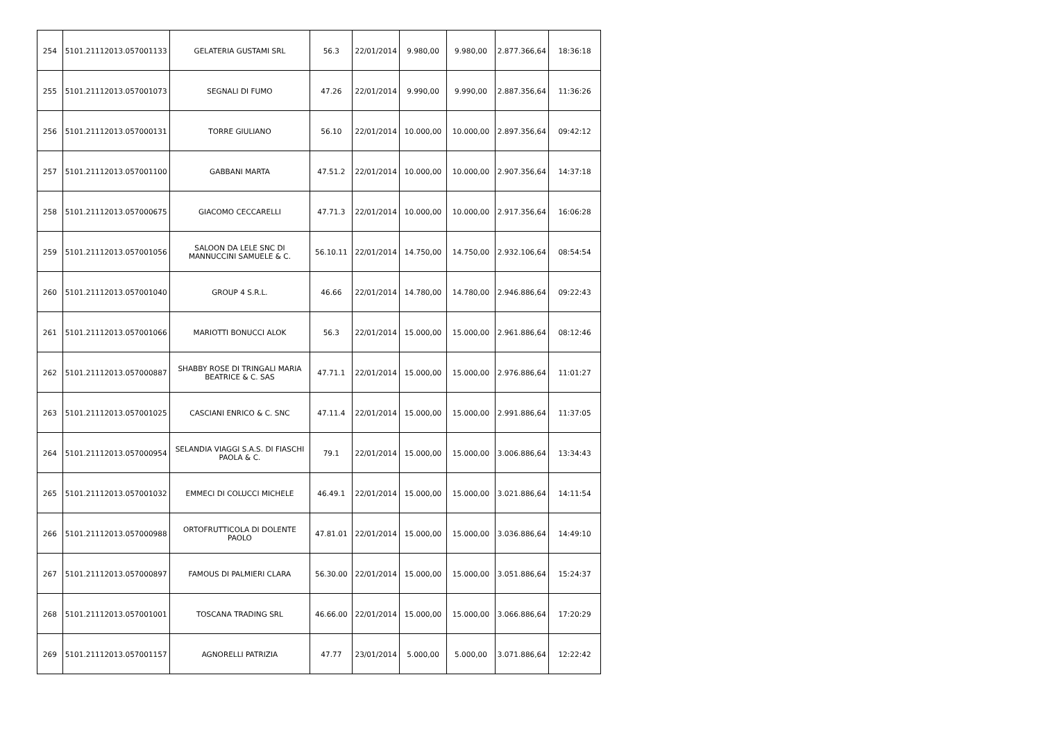| 254 | 5101.21112013.057001133 | GELATERIA GUSTAMI SRL | 56.3 | 22/01/2014 | 9.980,00 | 9.980,00 | 2.877.366,64 | 18:36:18 |
| 255 | 5101.21112013.057001073 | SEGNALI DI FUMO | 47.26 | 22/01/2014 | 9.990,00 | 9.990,00 | 2.887.356,64 | 11:36:26 |
| 256 | 5101.21112013.057000131 | TORRE GIULIANO | 56.10 | 22/01/2014 | 10.000,00 | 10.000,00 | 2.897.356,64 | 09:42:12 |
| 257 | 5101.21112013.057001100 | GABBANI MARTA | 47.51.2 | 22/01/2014 | 10.000,00 | 10.000,00 | 2.907.356,64 | 14:37:18 |
| 258 | 5101.21112013.057000675 | GIACOMO CECCARELLI | 47.71.3 | 22/01/2014 | 10.000,00 | 10.000,00 | 2.917.356,64 | 16:06:28 |
| 259 | 5101.21112013.057001056 | SALOON DA LELE SNC DI MANNUCCINI SAMUELE & C. | 56.10.11 | 22/01/2014 | 14.750,00 | 14.750,00 | 2.932.106,64 | 08:54:54 |
| 260 | 5101.21112013.057001040 | GROUP 4 S.R.L. | 46.66 | 22/01/2014 | 14.780,00 | 14.780,00 | 2.946.886,64 | 09:22:43 |
| 261 | 5101.21112013.057001066 | MARIOTTI BONUCCI ALOK | 56.3 | 22/01/2014 | 15.000,00 | 15.000,00 | 2.961.886,64 | 08:12:46 |
| 262 | 5101.21112013.057000887 | SHABBY ROSE DI TRINGALI MARIA BEATRICE & C. SAS | 47.71.1 | 22/01/2014 | 15.000,00 | 15.000,00 | 2.976.886,64 | 11:01:27 |
| 263 | 5101.21112013.057001025 | CASCIANI ENRICO & C. SNC | 47.11.4 | 22/01/2014 | 15.000,00 | 15.000,00 | 2.991.886,64 | 11:37:05 |
| 264 | 5101.21112013.057000954 | SELANDIA VIAGGI S.A.S. DI FIASCHI PAOLA & C. | 79.1 | 22/01/2014 | 15.000,00 | 15.000,00 | 3.006.886,64 | 13:34:43 |
| 265 | 5101.21112013.057001032 | EMMECI DI COLUCCI MICHELE | 46.49.1 | 22/01/2014 | 15.000,00 | 15.000,00 | 3.021.886,64 | 14:11:54 |
| 266 | 5101.21112013.057000988 | ORTOFRUTTICOLA DI DOLENTE PAOLO | 47.81.01 | 22/01/2014 | 15.000,00 | 15.000,00 | 3.036.886,64 | 14:49:10 |
| 267 | 5101.21112013.057000897 | FAMOUS DI PALMIERI CLARA | 56.30.00 | 22/01/2014 | 15.000,00 | 15.000,00 | 3.051.886,64 | 15:24:37 |
| 268 | 5101.21112013.057001001 | TOSCANA TRADING SRL | 46.66.00 | 22/01/2014 | 15.000,00 | 15.000,00 | 3.066.886,64 | 17:20:29 |
| 269 | 5101.21112013.057001157 | AGNORELLI PATRIZIA | 47.77 | 23/01/2014 | 5.000,00 | 5.000,00 | 3.071.886,64 | 12:22:42 |